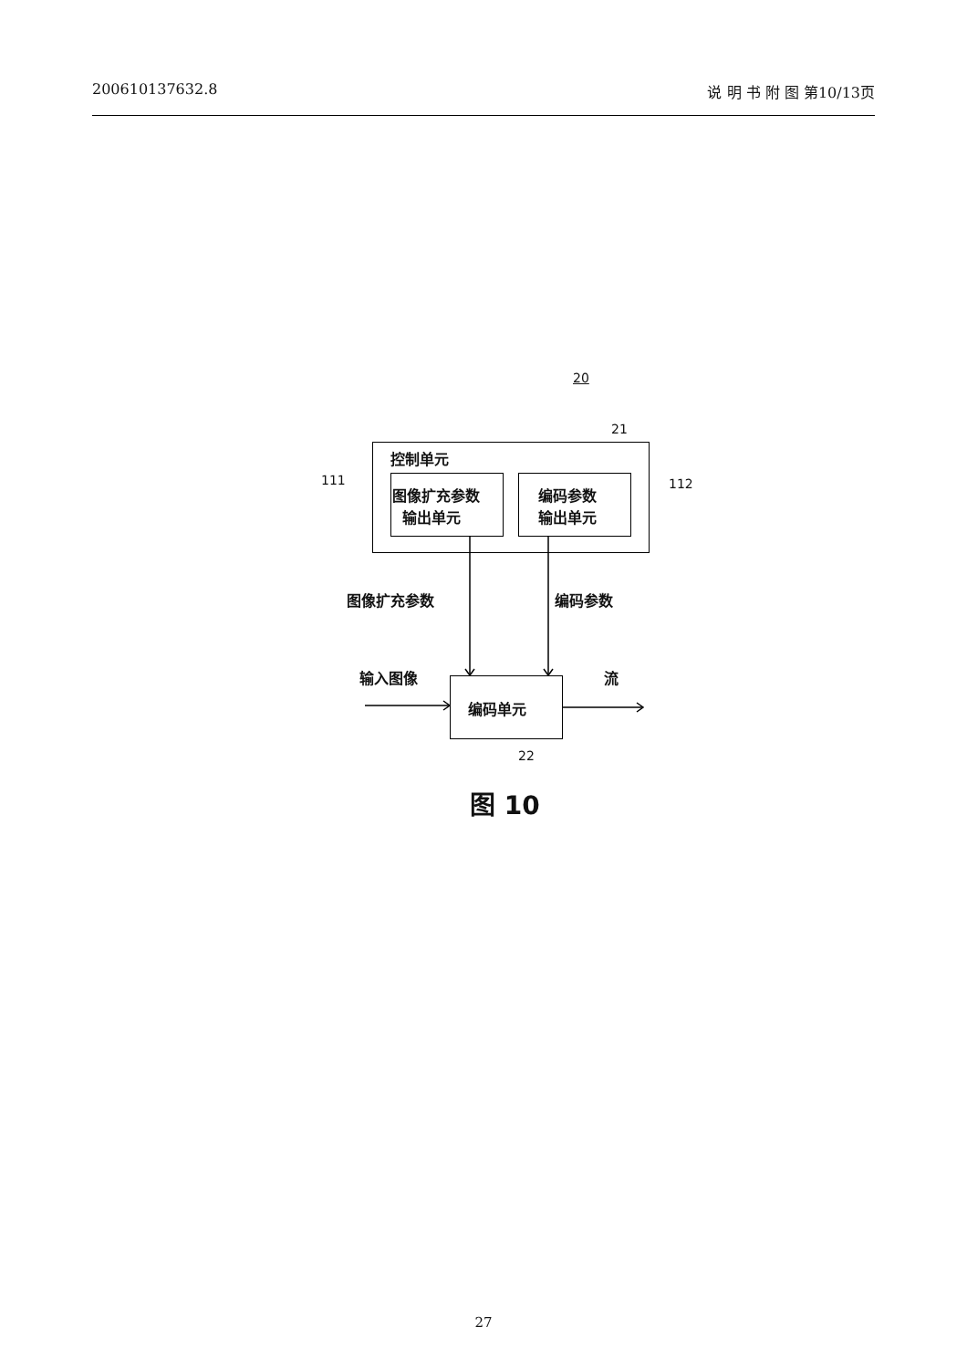200610137632.8 说 明 书 附 图 第10/13页
20
21
控制单元
111 112
图像扩充参数
输出单元
编码参数
输出单元
图像扩充参数 编码参数
输入图像 流
编码单元
22
图 10
27